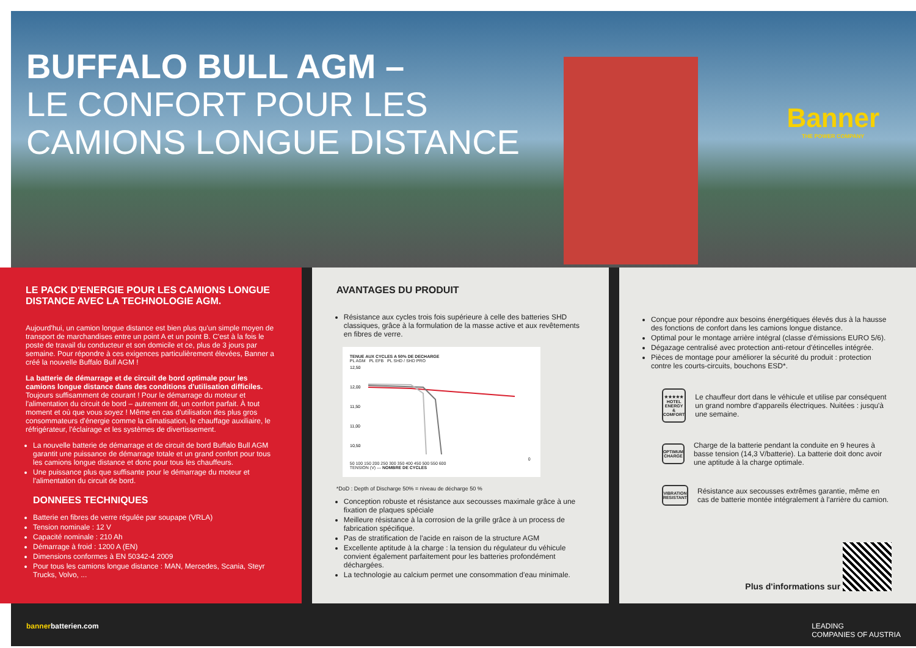BUFFALO BULL AGM –
LE CONFORT POUR LES
CAMIONS LONGUE DISTANCE
Banner
THE POWER COMPANY
LE PACK D'ENERGIE POUR LES CAMIONS LONGUE DISTANCE AVEC LA TECHNOLOGIE AGM.
Aujourd'hui, un camion longue distance est bien plus qu'un simple moyen de transport de marchandises entre un point A et un point B. C'est à la fois le poste de travail du conducteur et son domicile et ce, plus de 3 jours par semaine. Pour répondre à ces exigences particulièrement élevées, Banner a créé la nouvelle Buffalo Bull AGM !
La batterie de démarrage et de circuit de bord optimale pour les camions longue distance dans des conditions d'utilisation difficiles.
Toujours suffisamment de courant ! Pour le démarrage du moteur et l'alimentation du circuit de bord – autrement dit, un confort parfait. À tout moment et où que vous soyez ! Même en cas d'utilisation des plus gros consommateurs d'énergie comme la climatisation, le chauffage auxiliaire, le réfrigérateur, l'éclairage et les systèmes de divertissement.
La nouvelle batterie de démarrage et de circuit de bord Buffalo Bull AGM garantit une puissance de démarrage totale et un grand confort pour tous les camions longue distance et donc pour tous les chauffeurs.
Une puissance plus que suffisante pour le démarrage du moteur et l'alimentation du circuit de bord.
DONNEES TECHNIQUES
Batterie en fibres de verre régulée par soupape (VRLA)
Tension nominale : 12 V
Capacité nominale : 210 Ah
Démarrage à froid : 1200 A (EN)
Dimensions conformes à EN 50342-4 2009
Pour tous les camions longue distance : MAN, Mercedes, Scania, Steyr Trucks, Volvo, ...
AVANTAGES DU PRODUIT
Résistance aux cycles trois fois supérieure à celle des batteries SHD classiques, grâce à la formulation de la masse active et aux revêtements en fibres de verre.
TENUE AUX CYCLES A 50% DE DECHARGE
PL AGM PL EFB PL SHD / SHD PRO
12,50
12,00
11,50
11,00
10,50
0 50 100 150 200 250 300 350 400 450 500 550 600
TENSION (V) — NOMBRE DE CYCLES
*DoD : Depth of Discharge 50% = niveau de décharge 50 %
Conception robuste et résistance aux secousses maximale grâce à une fixation de plaques spéciale
Meilleure résistance à la corrosion de la grille grâce à un process de fabrication spécifique.
Pas de stratification de l'acide en raison de la structure AGM
Excellente aptitude à la charge : la tension du régulateur du véhicule convient également parfaitement pour les batteries profondément déchargées.
La technologie au calcium permet une consommation d'eau minimale.
Conçue pour répondre aux besoins énergétiques élevés dus à la hausse des fonctions de confort dans les camions longue distance.
Optimal pour le montage arrière intégral (classe d'émissions EURO 5/6).
Dégazage centralisé avec protection anti-retour d'étincelles intégrée.
Pièces de montage pour améliorer la sécurité du produit : protection contre les courts-circuits, bouchons ESD*.
★★★★★ HOTEL ENERGY & COMFORT
Le chauffeur dort dans le véhicule et utilise par conséquent un grand nombre d'appareils électriques. Nuitées : jusqu'à une semaine.
OPTIMUM CHARGE
Charge de la batterie pendant la conduite en 9 heures à basse tension (14,3 V/batterie). La batterie doit donc avoir une aptitude à la charge optimale.
VIBRATION RESISTANT
Résistance aux secousses extrêmes garantie, même en cas de batterie montée intégralement à l'arrière du camion.
Plus d'informations sur
bannerbatterien.com LEADING
COMPANIES OF AUSTRIA